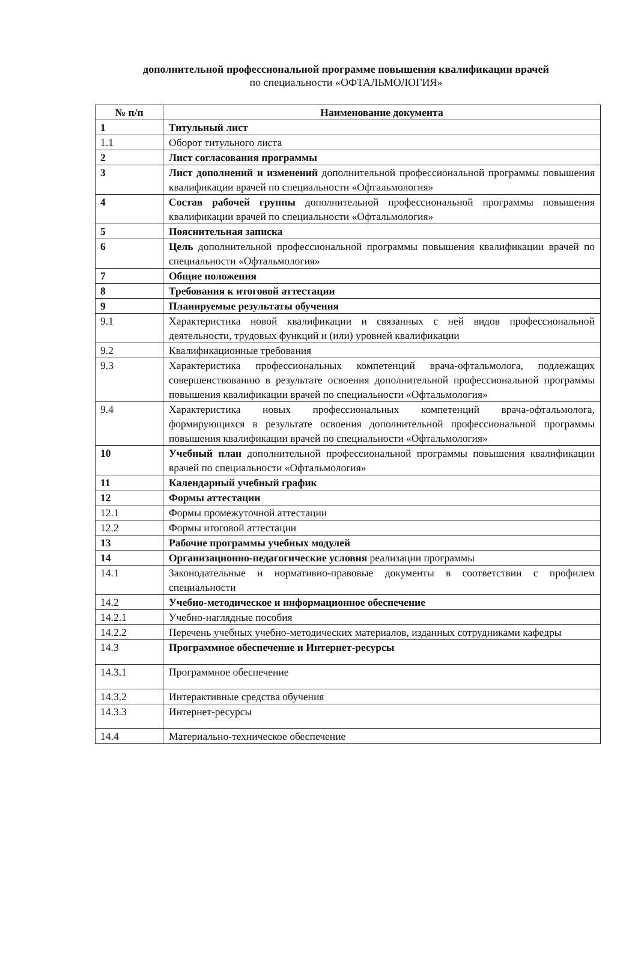дополнительной профессиональной программе повышения квалификации врачей
по специальности «ОФТАЛЬМОЛОГИЯ»
| № п/п | Наименование документа |
| --- | --- |
| 1 | Титульный лист |
| 1.1 | Оборот титульного листа |
| 2 | Лист согласования программы |
| 3 | Лист дополнений и изменений дополнительной профессиональной программы повышения квалификации врачей по специальности «Офтальмология» |
| 4 | Состав рабочей группы дополнительной профессиональной программы повышения квалификации врачей по специальности «Офтальмология» |
| 5 | Пояснительная записка |
| 6 | Цель дополнительной профессиональной программы повышения квалификации врачей по специальности «Офтальмология» |
| 7 | Общие положения |
| 8 | Требования к итоговой аттестации |
| 9 | Планируемые результаты обучения |
| 9.1 | Характеристика новой квалификации и связанных с ней видов профессиональной деятельности, трудовых функций и (или) уровней квалификации |
| 9.2 | Квалификационные требования |
| 9.3 | Характеристика профессиональных компетенций врача-офтальмолога, подлежащих совершенствованию в результате освоения дополнительной профессиональной программы повышения квалификации врачей по специальности «Офтальмология» |
| 9.4 | Характеристика новых профессиональных компетенций врача-офтальмолога, формирующихся в результате освоения дополнительной профессиональной программы повышения квалификации врачей по специальности «Офтальмология» |
| 10 | Учебный план дополнительной профессиональной программы повышения квалификации врачей по специальности «Офтальмология» |
| 11 | Календарный учебный график |
| 12 | Формы аттестации |
| 12.1 | Формы промежуточной аттестации |
| 12.2 | Формы итоговой аттестации |
| 13 | Рабочие программы учебных модулей |
| 14 | Организационно-педагогические условия реализации программы |
| 14.1 | Законодательные и нормативно-правовые документы в соответствии с профилем специальности |
| 14.2 | Учебно-методическое и информационное обеспечение |
| 14.2.1 | Учебно-наглядные пособия |
| 14.2.2 | Перечень учебных учебно-методических материалов, изданных сотрудниками кафедры |
| 14.3 | Программное обеспечение и Интернет-ресурсы |
| 14.3.1 | Программное обеспечение |
| 14.3.2 | Интерактивные средства обучения |
| 14.3.3 | Интернет-ресурсы |
| 14.4 | Материально-техническое обеспечение |